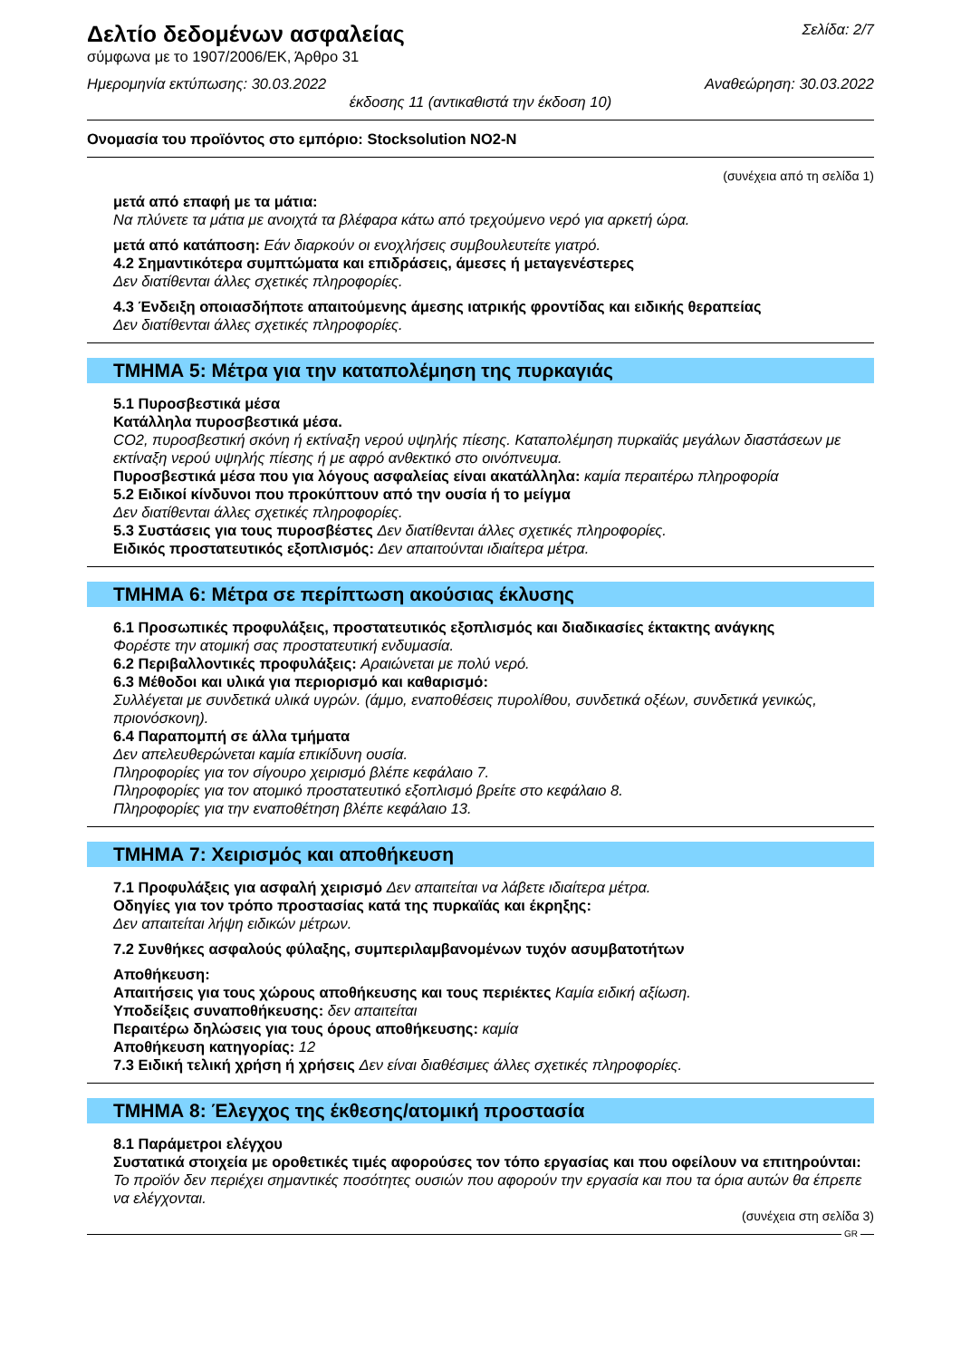Δελτίο δεδομένων ασφαλείας
σύμφωνα με το 1907/2006/ΕΚ, Άρθρο 31
Σελίδα: 2/7
Ημερομηνία εκτύπωσης: 30.03.2022 Αναθεώρηση: 30.03.2022
έκδοσης 11 (αντικαθιστά την έκδοση 10)
Ονομασία του προϊόντος στο εμπόριο: Stocksolution NO2-N
(συνέχεια από τη σελίδα 1)
μετά από επαφή με τα μάτια:
Να πλύνετε τα μάτια με ανοιχτά τα βλέφαρα κάτω από τρεχούμενο νερό για αρκετή ώρα.
μετά από κατάποση: Εάν διαρκούν οι ενοχλήσεις συμβουλευτείτε γιατρό.
4.2 Σημαντικότερα συμπτώματα και επιδράσεις, άμεσες ή μεταγενέστερες
Δεν διατίθενται άλλες σχετικές πληροφορίες.
4.3 Ένδειξη οποιασδήποτε απαιτούμενης άμεσης ιατρικής φροντίδας και ειδικής θεραπείας
Δεν διατίθενται άλλες σχετικές πληροφορίες.
ΤΜΗΜΑ 5: Μέτρα για την καταπολέμηση της πυρκαγιάς
5.1 Πυροσβεστικά μέσα
Κατάλληλα πυροσβεστικά μέσα.
CO2, πυροσβεστική σκόνη ή εκτίναξη νερού υψηλής πίεσης. Καταπολέμηση πυρκαϊάς μεγάλων διαστάσεων με εκτίναξη νερού υψηλής πίεσης ή με αφρό ανθεκτικό στο οινόπνευμα.
Πυροσβεστικά μέσα που για λόγους ασφαλείας είναι ακατάλληλα: καμία περαιτέρω πληροφορία
5.2 Ειδικοί κίνδυνοι που προκύπτουν από την ουσία ή το μείγμα
Δεν διατίθενται άλλες σχετικές πληροφορίες.
5.3 Συστάσεις για τους πυροσβέστες Δεν διατίθενται άλλες σχετικές πληροφορίες.
Ειδικός προστατευτικός εξοπλισμός: Δεν απαιτούνται ιδιαίτερα μέτρα.
ΤΜΗΜΑ 6: Μέτρα σε περίπτωση ακούσιας έκλυσης
6.1 Προσωπικές προφυλάξεις, προστατευτικός εξοπλισμός και διαδικασίες έκτακτης ανάγκης
Φορέστε την ατομική σας προστατευτική ενδυμασία.
6.2 Περιβαλλοντικές προφυλάξεις: Αραιώνεται με πολύ νερό.
6.3 Μέθοδοι και υλικά για περιορισμό και καθαρισμό:
Συλλέγεται με συνδετικά υλικά υγρών. (άμμο, εναποθέσεις πυρολίθου, συνδετικά οξέων, συνδετικά γενικώς, πριονόσκονη).
6.4 Παραπομπή σε άλλα τμήματα
Δεν απελευθερώνεται καμία επικίδυνη ουσία.
Πληροφορίες για τον σίγουρο χειρισμό βλέπε κεφάλαιο 7.
Πληροφορίες για τον ατομικό προστατευτικό εξοπλισμό βρείτε στο κεφάλαιο 8.
Πληροφορίες για την εναποθέτηση βλέπε κεφάλαιο 13.
ΤΜΗΜΑ 7: Χειρισμός και αποθήκευση
7.1 Προφυλάξεις για ασφαλή χειρισμό Δεν απαιτείται να λάβετε ιδιαίτερα μέτρα.
Οδηγίες για τον τρόπο προστασίας κατά της πυρκαϊάς και έκρηξης:
Δεν απαιτείται λήψη ειδικών μέτρων.
7.2 Συνθήκες ασφαλούς φύλαξης, συμπεριλαμβανομένων τυχόν ασυμβατοτήτων
Αποθήκευση:
Απαιτήσεις για τους χώρους αποθήκευσης και τους περιέκτες Καμία ειδική αξίωση.
Υποδείξεις συναποθήκευσης: δεν απαιτείται
Περαιτέρω δηλώσεις για τους όρους αποθήκευσης: καμία
Αποθήκευση κατηγορίας: 12
7.3 Ειδική τελική χρήση ή χρήσεις Δεν είναι διαθέσιμες άλλες σχετικές πληροφορίες.
ΤΜΗΜΑ 8: Έλεγχος της έκθεσης/ατομική προστασία
8.1 Παράμετροι ελέγχου
Συστατικά στοιχεία με οροθετικές τιμές αφορούσες τον τόπο εργασίας και που οφείλουν να επιτηρούνται:
Το προϊόν δεν περιέχει σημαντικές ποσότητες ουσιών που αφορούν την εργασία και που τα όρια αυτών θα έπρεπε να ελέγχονται.
(συνέχεια στη σελίδα 3)
GR